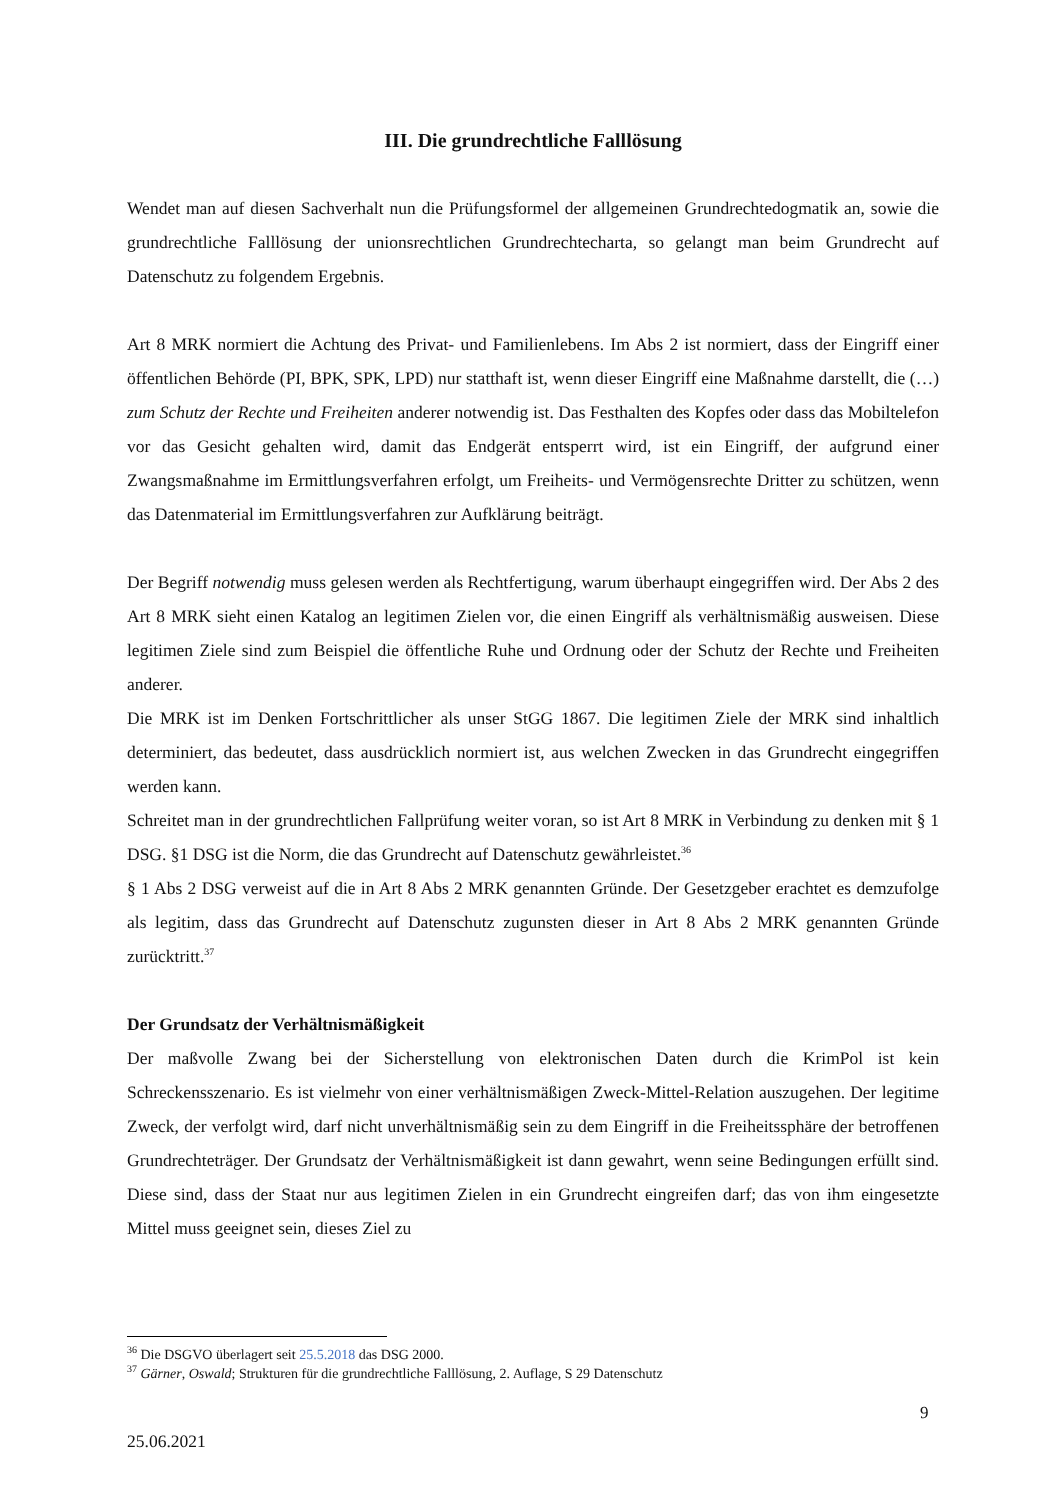III. Die grundrechtliche Falllösung
Wendet man auf diesen Sachverhalt nun die Prüfungsformel der allgemeinen Grundrechtedogmatik an, sowie die grundrechtliche Falllösung der unionsrechtlichen Grundrechtecharta, so gelangt man beim Grundrecht auf Datenschutz zu folgendem Ergebnis.
Art 8 MRK normiert die Achtung des Privat- und Familienlebens. Im Abs 2 ist normiert, dass der Eingriff einer öffentlichen Behörde (PI, BPK, SPK, LPD) nur statthaft ist, wenn dieser Eingriff eine Maßnahme darstellt, die (…) zum Schutz der Rechte und Freiheiten anderer notwendig ist. Das Festhalten des Kopfes oder dass das Mobiltelefon vor das Gesicht gehalten wird, damit das Endgerät entsperrt wird, ist ein Eingriff, der aufgrund einer Zwangsmaßnahme im Ermittlungsverfahren erfolgt, um Freiheits- und Vermögensrechte Dritter zu schützen, wenn das Datenmaterial im Ermittlungsverfahren zur Aufklärung beiträgt.
Der Begriff notwendig muss gelesen werden als Rechtfertigung, warum überhaupt eingegriffen wird. Der Abs 2 des Art 8 MRK sieht einen Katalog an legitimen Zielen vor, die einen Eingriff als verhältnismäßig ausweisen. Diese legitimen Ziele sind zum Beispiel die öffentliche Ruhe und Ordnung oder der Schutz der Rechte und Freiheiten anderer.
Die MRK ist im Denken Fortschrittlicher als unser StGG 1867. Die legitimen Ziele der MRK sind inhaltlich determiniert, das bedeutet, dass ausdrücklich normiert ist, aus welchen Zwecken in das Grundrecht eingegriffen werden kann.
Schreitet man in der grundrechtlichen Fallprüfung weiter voran, so ist Art 8 MRK in Verbindung zu denken mit § 1 DSG. §1 DSG ist die Norm, die das Grundrecht auf Datenschutz gewährleistet.<sup>36</sup>
§ 1 Abs 2 DSG verweist auf die in Art 8 Abs 2 MRK genannten Gründe. Der Gesetzgeber erachtet es demzufolge als legitim, dass das Grundrecht auf Datenschutz zugunsten dieser in Art 8 Abs 2 MRK genannten Gründe zurücktritt.<sup>37</sup>
Der Grundsatz der Verhältnismäßigkeit
Der maßvolle Zwang bei der Sicherstellung von elektronischen Daten durch die KrimPol ist kein Schreckensszenario. Es ist vielmehr von einer verhältnismäßigen Zweck-Mittel-Relation auszugehen. Der legitime Zweck, der verfolgt wird, darf nicht unverhältnismäßig sein zu dem Eingriff in die Freiheitssphäre der betroffenen Grundrechteträger. Der Grundsatz der Verhältnismäßigkeit ist dann gewahrt, wenn seine Bedingungen erfüllt sind. Diese sind, dass der Staat nur aus legitimen Zielen in ein Grundrecht eingreifen darf; das von ihm eingesetzte Mittel muss geeignet sein, dieses Ziel zu
<sup>36</sup> Die DSGVO überlagert seit 25.5.2018 das DSG 2000.
<sup>37</sup> Gärner, Oswald; Strukturen für die grundrechtliche Falllösung, 2. Auflage, S 29 Datenschutz
9
25.06.2021